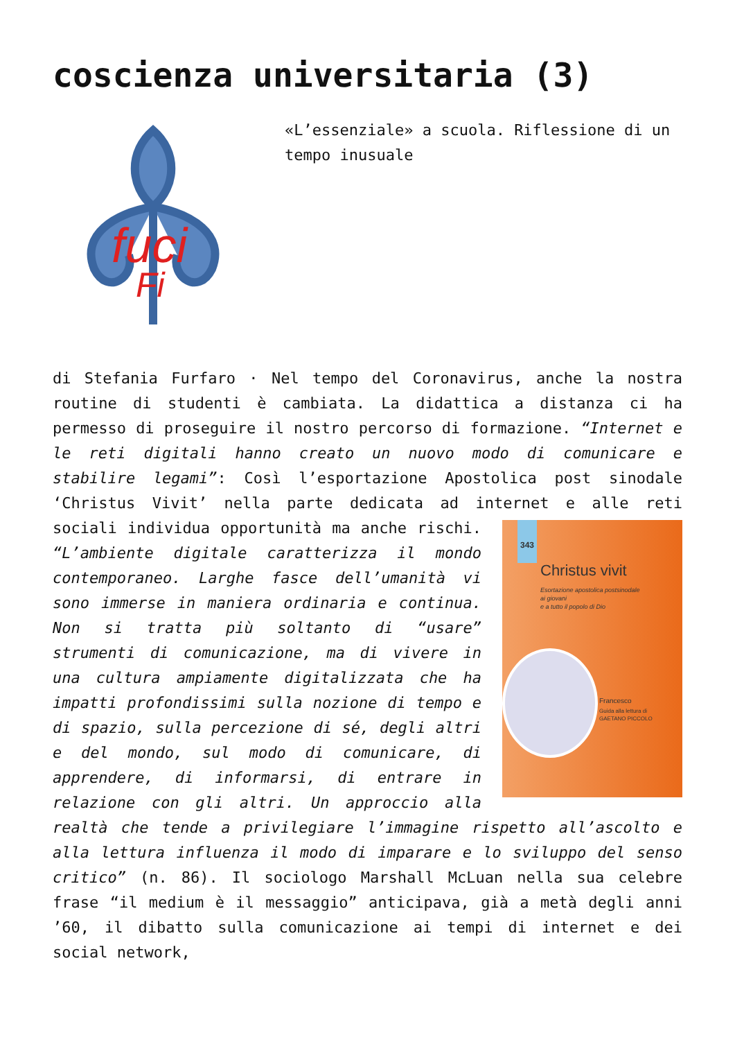coscienza universitaria (3)
fuci
Fi
«L’essenziale» a scuola. Riflessione di un tempo inusuale
di Stefania Furfaro · Nel tempo del Coronavirus, anche la nostra routine di studenti è cambiata. La didattica a distanza ci ha permesso di proseguire il nostro percorso di formazione. “Internet e le reti digitali hanno creato un nuovo modo di comunicare e stabilire legami”: Così l’esportazione Apostolica post sinodale ‘Christus Vivit’ nella parte dedicata ad internet e alle reti sociali individua opportunità ma anche 343
Christus vivit
Esortazione apostolica postsinodale
ai giovani
e a tutto il popolo di Dio
Francesco
Guida alla lettura di
GAETANO PICCOLO rischi. “L’ambiente digitale caratterizza il mondo contemporaneo. Larghe fasce dell’umanità vi sono immerse in maniera ordinaria e continua. Non si tratta più soltanto di “usare” strumenti di comunicazione, ma di vivere in una cultura ampiamente digitalizzata che ha impatti profondissimi sulla nozione di tempo e di spazio, sulla percezione di sé, degli altri e del mondo, sul modo di comunicare, di apprendere, di informarsi, di entrare in relazione con gli altri. Un approccio alla realtà che tende a privilegiare l’immagine rispetto all’ascolto e alla lettura influenza il modo di imparare e lo sviluppo del senso critico” (n. 86). Il sociologo Marshall McLuan nella sua celebre frase “il medium è il messaggio” anticipava, già a metà degli anni ’60, il dibatto sulla comunicazione ai tempi di internet e dei social network,